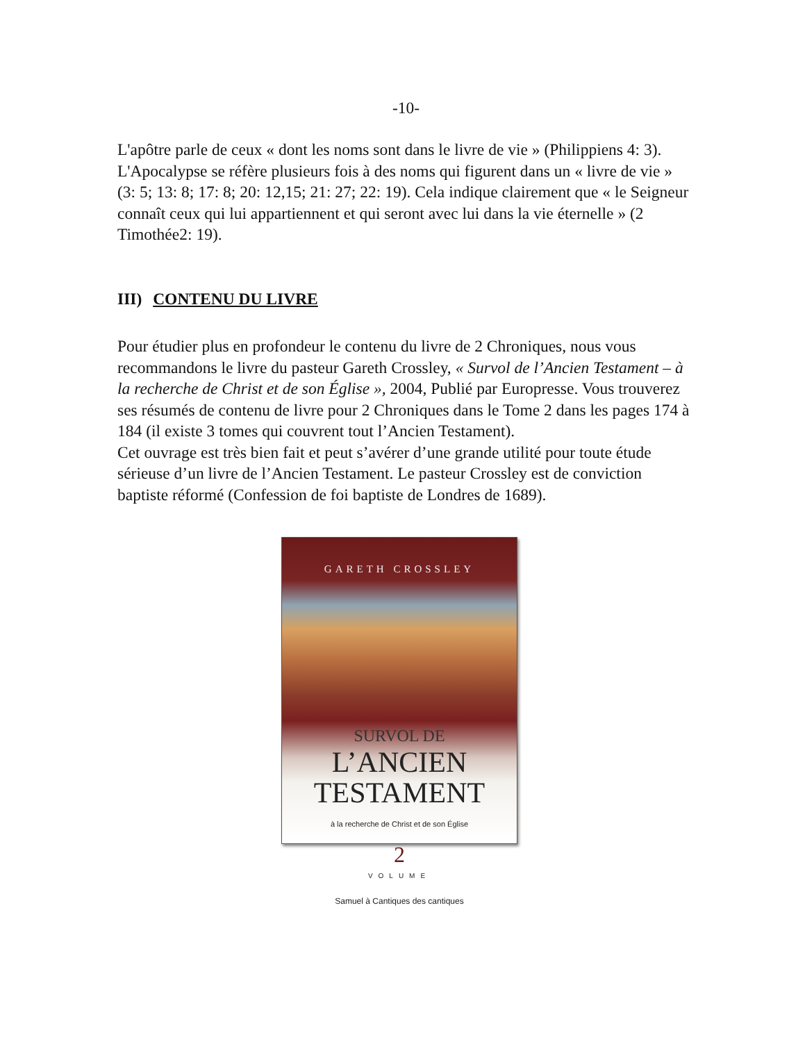-10-
L'apôtre parle de ceux « dont les noms sont dans le livre de vie » (Philippiens 4: 3). L'Apocalypse se réfère plusieurs fois à des noms qui figurent dans un « livre de vie » (3: 5; 13: 8; 17: 8; 20: 12,15; 21: 27; 22: 19). Cela indique clairement que « le Seigneur connaît ceux qui lui appartiennent et qui seront avec lui dans la vie éternelle » (2 Timothée2: 19).
III) CONTENU DU LIVRE
Pour étudier plus en profondeur le contenu du livre de 2 Chroniques, nous vous recommandons le livre du pasteur Gareth Crossley, « Survol de l’Ancien Testament – à la recherche de Christ et de son Église », 2004, Publié par Europresse. Vous trouverez ses résumés de contenu de livre pour 2 Chroniques dans le Tome 2 dans les pages 174 à 184 (il existe 3 tomes qui couvrent tout l’Ancien Testament).
Cet ouvrage est très bien fait et peut s’avérer d’une grande utilité pour toute étude sérieuse d’un livre de l’Ancien Testament. Le pasteur Crossley est de conviction baptiste réformé (Confession de foi baptiste de Londres de 1689).
GARETH CROSSLEY
SURVOL DE
L’ANCIEN
TESTAMENT
à la recherche de Christ et de son Église
2
VOLUME
Samuel à Cantiques des cantiques